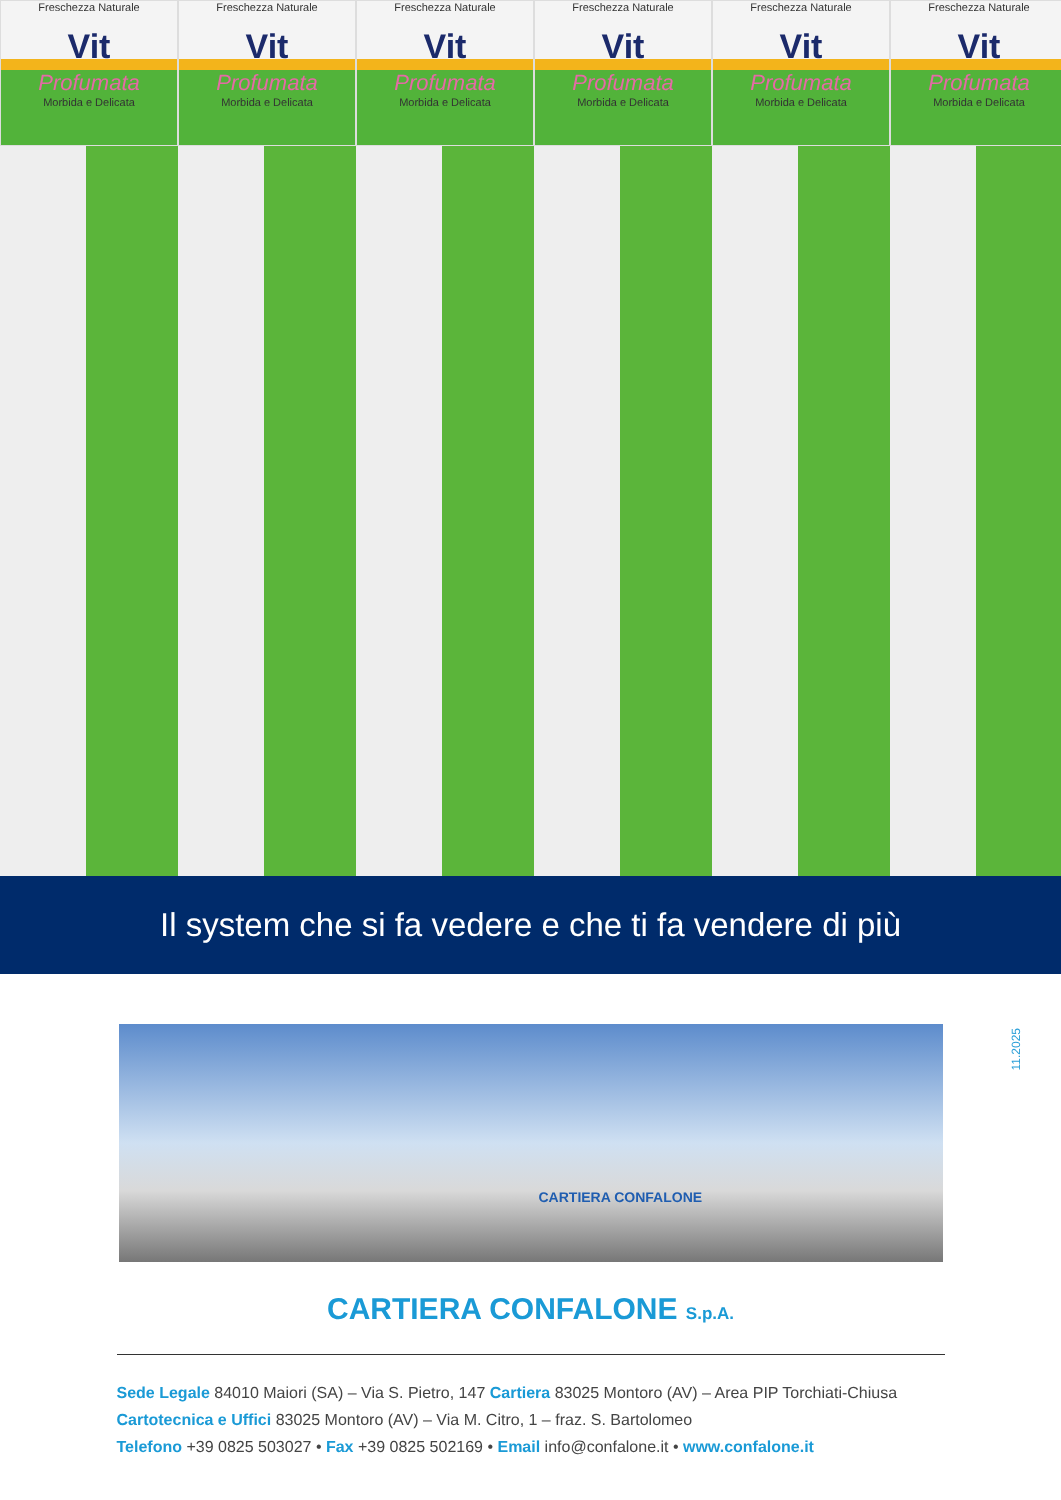Freschezza Naturale
Vit
Profumata
Morbida e Delicata
Freschezza Naturale
Vit
Profumata
Morbida e Delicata
Freschezza Naturale
Vit
Profumata
Morbida e Delicata
Freschezza Naturale
Vit
Profumata
Morbida e Delicata
Freschezza Naturale
Vit
Profumata
Morbida e Delicata
Freschezza Naturale
Vit
Profumata
Morbida e Delicata
Il system che si fa vedere e che ti fa vendere di più
CARTIERA CONFALONE
11.2025
CARTIERA CONFALONE S.p.A.
Sede Legale 84010 Maiori (SA) – Via S. Pietro, 147 Cartiera 83025 Montoro (AV) – Area PIP Torchiati-Chiusa
Cartotecnica e Uffici 83025 Montoro (AV) – Via M. Citro, 1 – fraz. S. Bartolomeo
Telefono +39 0825 503027 • Fax +39 0825 502169 • Email info@confalone.it • www.confalone.it